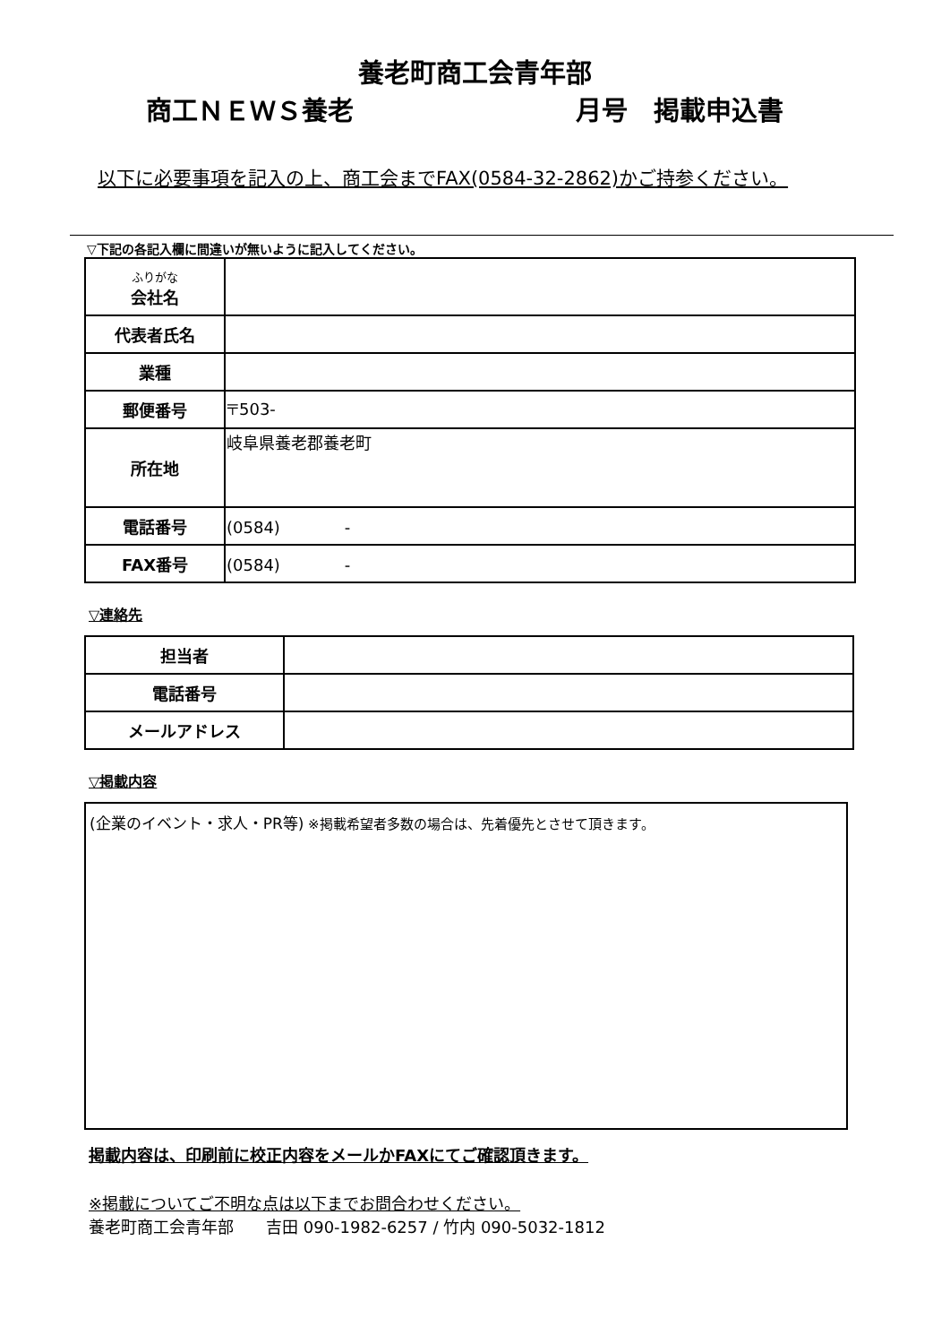養老町商工会青年部
商工ＮＥＷＳ養老 月号　掲載申込書
以下に必要事項を記入の上、商工会までFAX(0584-32-2862)かご持参ください。
▽下記の各記入欄に間違いが無いように記入してください。
| ふりがな 会社名 | |
| 代表者氏名 | |
| 業種 | |
| 郵便番号 | 〒503- |
| 所在地 | 岐阜県養老郡養老町 |
| 電話番号 | (0584) - |
| FAX番号 | (0584) - |
▽連絡先
| 担当者 | |
| 電話番号 | |
| メールアドレス | |
▽掲載内容
(企業のイベント・求人・PR等) ※掲載希望者多数の場合は、先着優先とさせて頂きます。
掲載内容は、印刷前に校正内容をメールかFAXにてご確認頂きます。
※掲載についてご不明な点は以下までお問合わせください。
養老町商工会青年部　　吉田 090-1982-6257 / 竹内 090-5032-1812